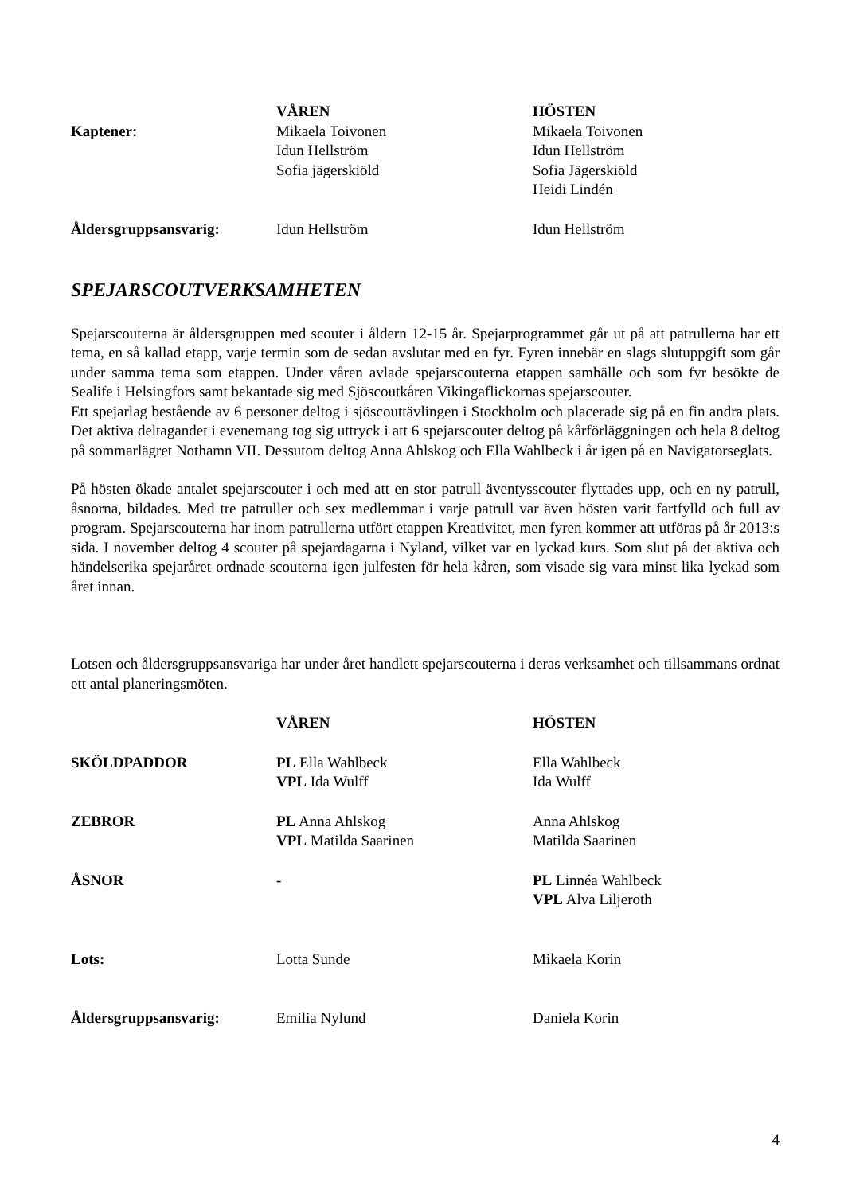| | VÅREN | HÖSTEN |
| Kaptener: | Mikaela Toivonen Idun Hellström Sofia jägerskiöld | Mikaela Toivonen Idun Hellström Sofia Jägerskiöld Heidi Lindén |
| Åldersgruppsansvarig: | Idun Hellström | Idun Hellström |
SPEJARSCOUTVERKSAMHETEN
Spejarscouterna är åldersgruppen med scouter i åldern 12-15 år. Spejarprogrammet går ut på att patrullerna har ett tema, en så kallad etapp, varje termin som de sedan avslutar med en fyr. Fyren innebär en slags slutuppgift som går under samma tema som etappen. Under våren avlade spejarscouterna etappen samhälle och som fyr besökte de Sealife i Helsingfors samt bekantade sig med Sjöscoutkåren Vikingaflickornas spejarscouter.
Ett spejarlag bestående av 6 personer deltog i sjöscouttävlingen i Stockholm och placerade sig på en fin andra plats. Det aktiva deltagandet i evenemang tog sig uttryck i att 6 spejarscouter deltog på kårförläggningen och hela 8 deltog på sommarlägret Nothamn VII. Dessutom deltog Anna Ahlskog och Ella Wahlbeck i år igen på en Navigatorseglats.
På hösten ökade antalet spejarscouter i och med att en stor patrull äventysscouter flyttades upp, och en ny patrull, åsnorna, bildades. Med tre patruller och sex medlemmar i varje patrull var även hösten varit fartfylld och full av program. Spejarscouterna har inom patrullerna utfört etappen Kreativitet, men fyren kommer att utföras på år 2013:s sida. I november deltog 4 scouter på spejardagarna i Nyland, vilket var en lyckad kurs. Som slut på det aktiva och händelserika spejaråret ordnade scouterna igen julfesten för hela kåren, som visade sig vara minst lika lyckad som året innan.
Lotsen och åldersgruppsansvariga har under året handlett spejarscouterna i deras verksamhet och tillsammans ordnat ett antal planeringsmöten.
| | VÅREN | HÖSTEN |
| SKÖLDPADDOR | PL Ella Wahlbeck VPL Ida Wulff | Ella Wahlbeck Ida Wulff |
| ZEBROR | PL Anna Ahlskog VPL Matilda Saarinen | Anna Ahlskog Matilda Saarinen |
| ÅSNOR | - | PL Linnéa Wahlbeck VPL Alva Liljeroth |
| Lots: | Lotta Sunde | Mikaela Korin |
| Åldersgruppsansvarig: | Emilia Nylund | Daniela Korin |
4